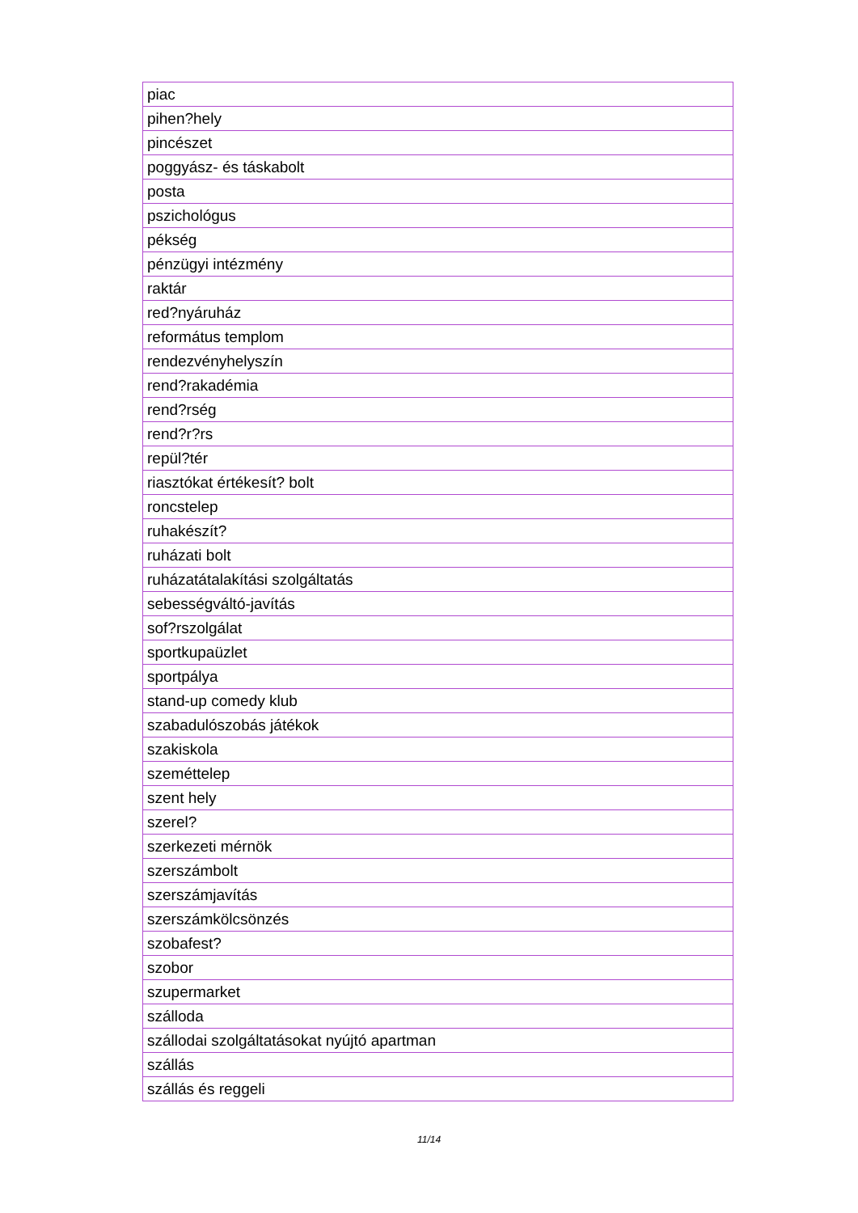| piac |
| pihen?hely |
| pincészet |
| poggyász- és táskabolt |
| posta |
| pszichológus |
| pékség |
| pénzügyi intézmény |
| raktár |
| red?nyáruház |
| református templom |
| rendezvényhelyszín |
| rend?rakadémia |
| rend?rség |
| rend?r?rs |
| repül?tér |
| riasztókat értékesít? bolt |
| roncstelep |
| ruhakészít? |
| ruházati bolt |
| ruházatátalakítási szolgáltatás |
| sebességváltó-javítás |
| sof?rszolgálat |
| sportkupaüzlet |
| sportpálya |
| stand-up comedy klub |
| szabadulószobás játékok |
| szakiskola |
| szeméttelep |
| szent hely |
| szerel? |
| szerkezeti mérnök |
| szerszámbolt |
| szerszámjavítás |
| szerszámkölcsönzés |
| szobafest? |
| szobor |
| szupermarket |
| szálloda |
| szállodai szolgáltatásokat nyújtó apartman |
| szállás |
| szállás és reggeli |
11/14